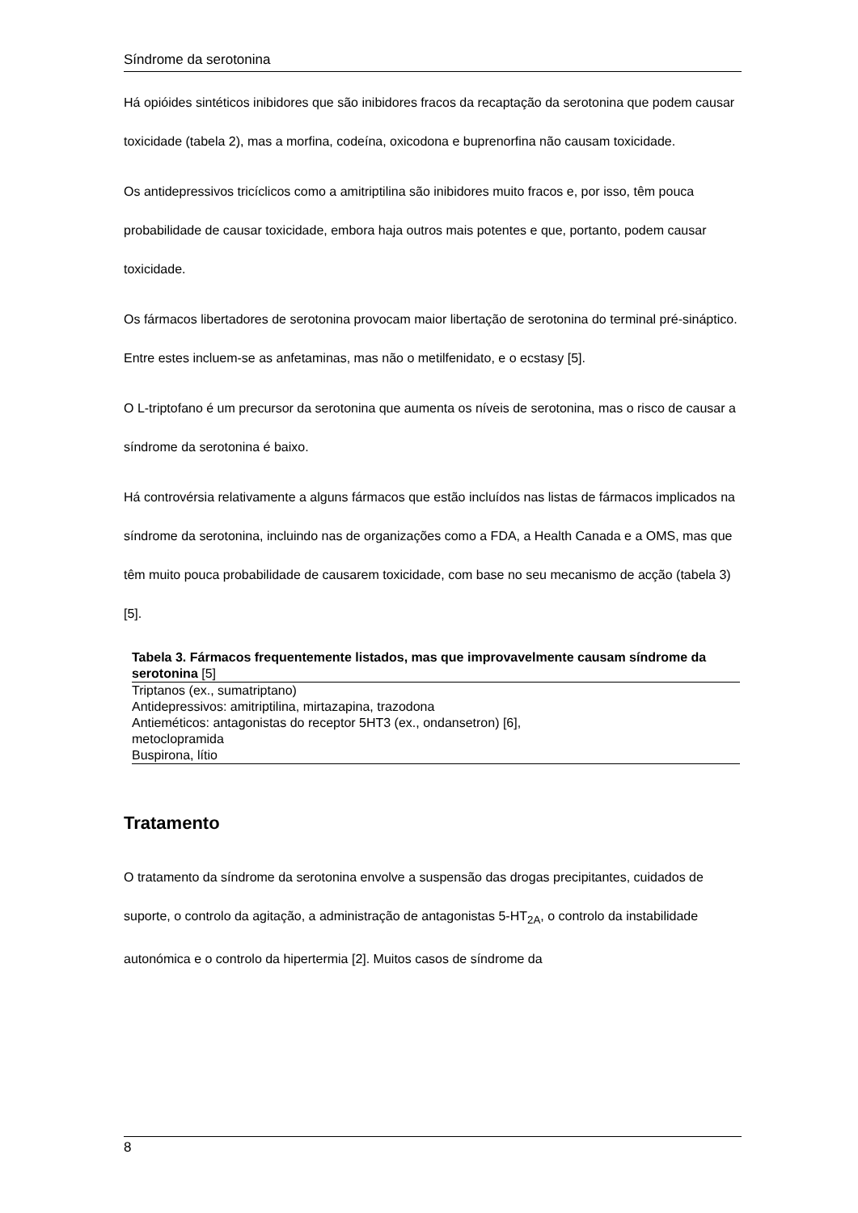Síndrome da serotonina
Há opióides sintéticos inibidores que são inibidores fracos da recaptação da serotonina que podem causar toxicidade (tabela 2), mas a morfina, codeína, oxicodona e buprenorfina não causam toxicidade.
Os antidepressivos tricíclicos como a amitriptilina são inibidores muito fracos e, por isso, têm pouca probabilidade de causar toxicidade, embora haja outros mais potentes e que, portanto, podem causar toxicidade.
Os fármacos libertadores de serotonina provocam maior libertação de serotonina do terminal pré-sináptico. Entre estes incluem-se as anfetaminas, mas não o metilfenidato, e o ecstasy [5].
O L-triptofano é um precursor da serotonina que aumenta os níveis de serotonina, mas o risco de causar a síndrome da serotonina é baixo.
Há controvérsia relativamente a alguns fármacos que estão incluídos nas listas de fármacos implicados na síndrome da serotonina, incluindo nas de organizações como a FDA, a Health Canada e a OMS, mas que têm muito pouca probabilidade de causarem toxicidade, com base no seu mecanismo de acção (tabela 3) [5].
Tabela 3. Fármacos frequentemente listados, mas que improvavelmente causam síndrome da serotonina [5]
| Triptanos (ex., sumatriptano) |
| Antidepressivos: amitriptilina, mirtazapina, trazodona |
| Antieméticos: antagonistas do receptor 5HT3 (ex., ondansetron) [6], metoclopramida |
| Buspirona, lítio |
Tratamento
O tratamento da síndrome da serotonina envolve a suspensão das drogas precipitantes, cuidados de suporte, o controlo da agitação, a administração de antagonistas 5-HT<sub>2A</sub>, o controlo da instabilidade autonómica e o controlo da hipertermia [2]. Muitos casos de síndrome da
8